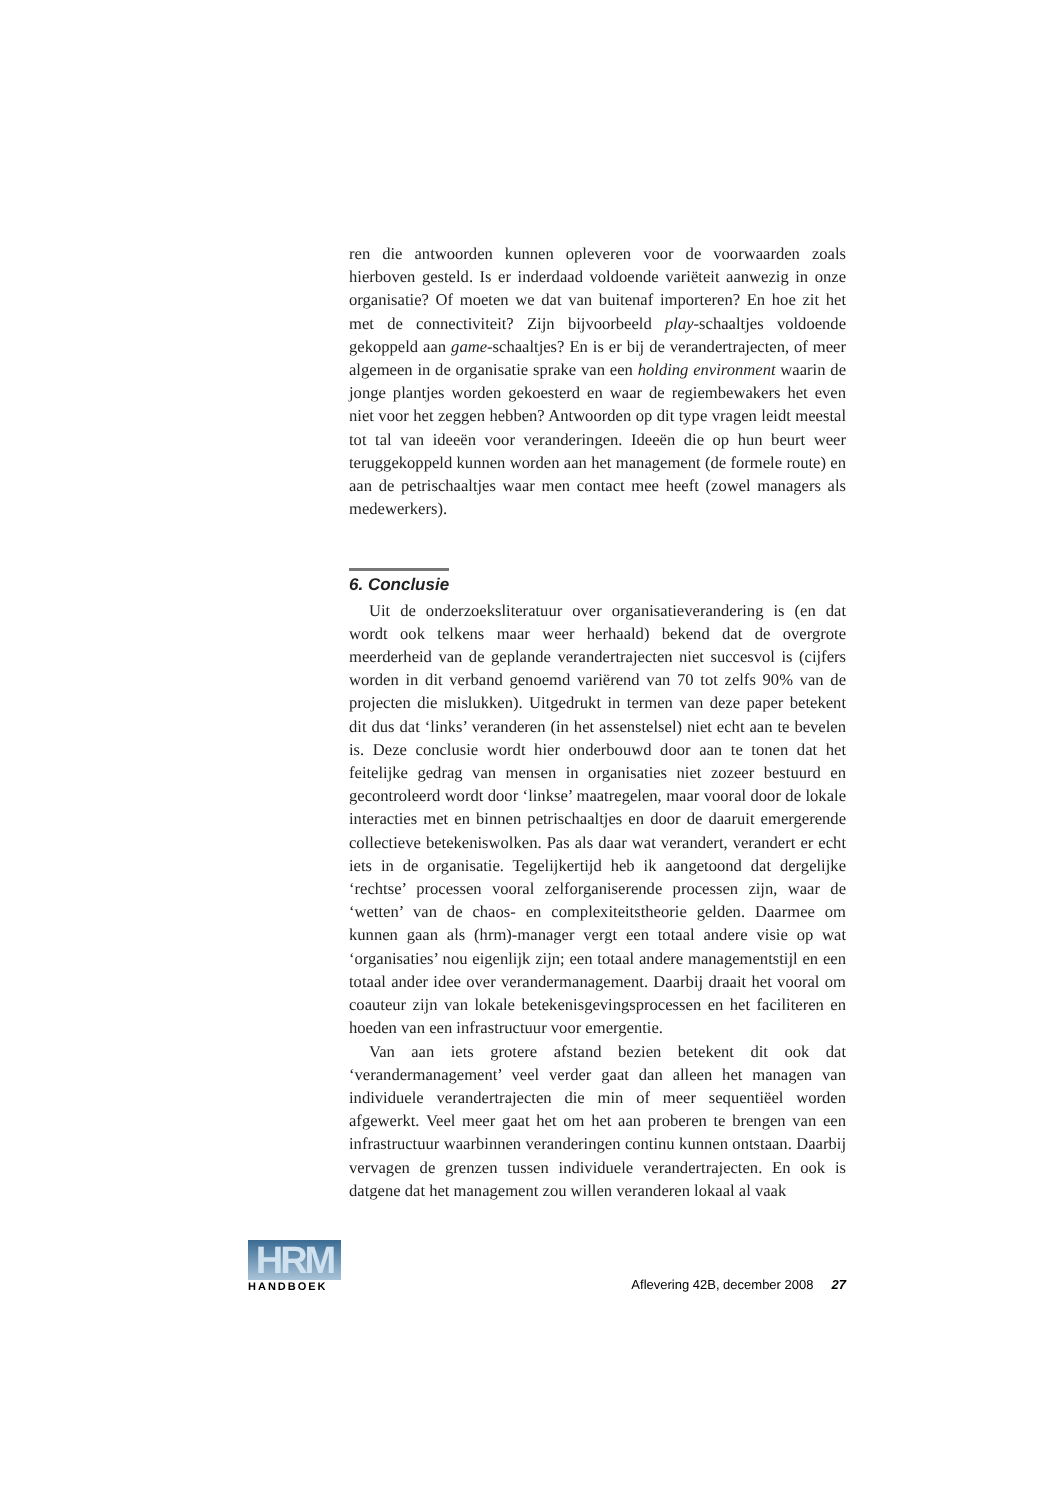ren die antwoorden kunnen opleveren voor de voorwaarden zoals hierboven gesteld. Is er inderdaad voldoende variëteit aanwezig in onze organisatie? Of moeten we dat van buitenaf importeren? En hoe zit het met de connectiviteit? Zijn bijvoorbeeld play-schaaltjes voldoende gekoppeld aan game-schaaltjes? En is er bij de verandertrajecten, of meer algemeen in de organisatie sprake van een holding environment waarin de jonge plantjes worden gekoesterd en waar de regiembewakers het even niet voor het zeggen hebben? Antwoorden op dit type vragen leidt meestal tot tal van ideeën voor veranderingen. Ideeën die op hun beurt weer teruggekoppeld kunnen worden aan het management (de formele route) en aan de petrischaaltjes waar men contact mee heeft (zowel managers als medewerkers).
6. Conclusie
Uit de onderzoeksliteratuur over organisatieverandering is (en dat wordt ook telkens maar weer herhaald) bekend dat de overgrote meerderheid van de geplande verandertrajecten niet succesvol is (cijfers worden in dit verband genoemd variërend van 70 tot zelfs 90% van de projecten die mislukken). Uitgedrukt in termen van deze paper betekent dit dus dat ‘links’ veranderen (in het assenstelsel) niet echt aan te bevelen is. Deze conclusie wordt hier onderbouwd door aan te tonen dat het feitelijke gedrag van mensen in organisaties niet zozeer bestuurd en gecontroleerd wordt door ‘linkse’ maatregelen, maar vooral door de lokale interacties met en binnen petrischaaltjes en door de daaruit emergerende collectieve betekeniswolken. Pas als daar wat verandert, verandert er echt iets in de organisatie. Tegelijkertijd heb ik aangetoond dat dergelijke ‘rechtse’ processen vooral zelforganiserende processen zijn, waar de ‘wetten’ van de chaos- en complexiteitstheorie gelden. Daarmee om kunnen gaan als (hrm)-manager vergt een totaal andere visie op wat ‘organisaties’ nou eigenlijk zijn; een totaal andere managementstijl en een totaal ander idee over verandermanagement. Daarbij draait het vooral om coauteur zijn van lokale betekenisgevingsprocessen en het faciliteren en hoeden van een infrastructuur voor emergentie.
Van aan iets grotere afstand bezien betekent dit ook dat ‘verandermanagement’ veel verder gaat dan alleen het managen van individuele verandertrajecten die min of meer sequentiëel worden afgewerkt. Veel meer gaat het om het aan proberen te brengen van een infrastructuur waarbinnen veranderingen continu kunnen ontstaan. Daarbij vervagen de grenzen tussen individuele verandertrajecten. En ook is datgene dat het management zou willen veranderen lokaal al vaak
HRM
HANDBOEK
Aflevering 42B, december 2008 27